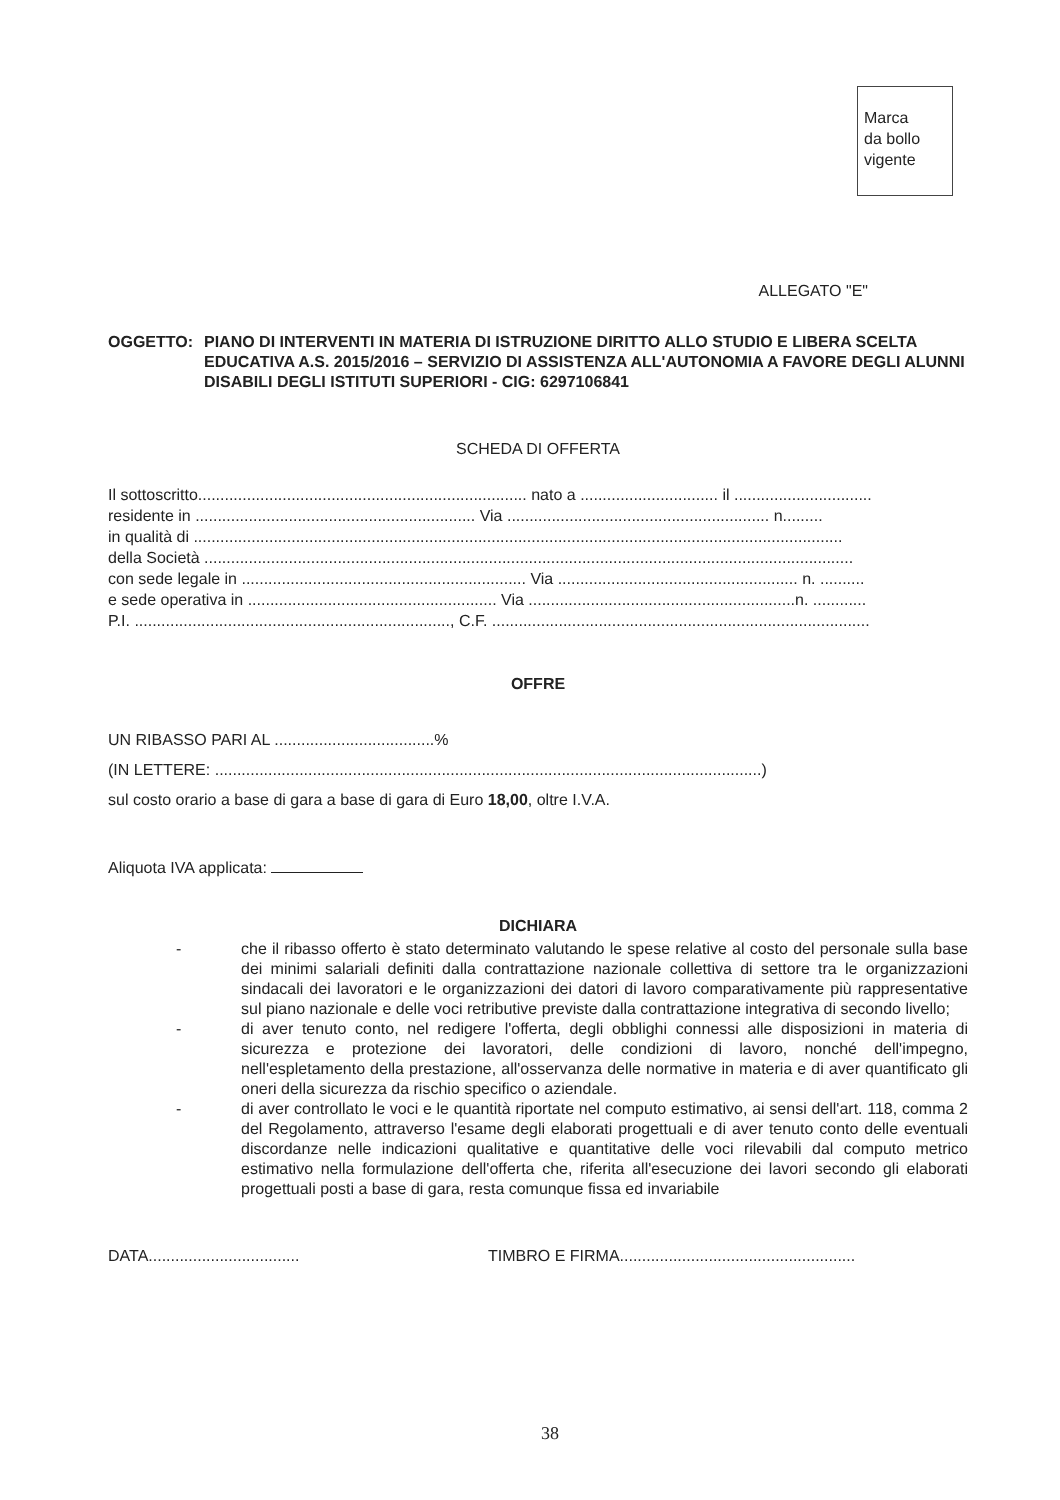Marca
da bollo
vigente
ALLEGATO "E"
OGGETTO: PIANO DI INTERVENTI IN MATERIA DI ISTRUZIONE DIRITTO ALLO STUDIO E LIBERA SCELTA EDUCATIVA A.S. 2015/2016 – SERVIZIO DI ASSISTENZA ALL'AUTONOMIA A FAVORE DEGLI ALUNNI DISABILI DEGLI ISTITUTI SUPERIORI - CIG: 6297106841
SCHEDA DI OFFERTA
Il sottoscritto.......................................................................... nato a ............................... il ...............................
residente in ............................................................... Via ........................................................... n.........
in qualità di ..................................................................................................................................................
della Società ..................................................................................................................................................
con sede legale in ................................................................ Via ...................................................... n. ..........
e sede operativa in ........................................................ Via ............................................................n. ............
P.I. ......................................................................., C.F. .....................................................................................
OFFRE
UN RIBASSO PARI AL ....................................%
(IN LETTERE: ...........................................................................................................................)
sul costo orario a base di gara a base di gara di Euro 18,00, oltre I.V.A.
Aliquota IVA applicata:
DICHIARA
- che il ribasso offerto è stato determinato valutando le spese relative al costo del personale sulla base dei minimi salariali definiti dalla contrattazione nazionale collettiva di settore tra le organizzazioni sindacali dei lavoratori e le organizzazioni dei datori di lavoro comparativamente più rappresentative sul piano nazionale e delle voci retributive previste dalla contrattazione integrativa di secondo livello;
- di aver tenuto conto, nel redigere l'offerta, degli obblighi connessi alle disposizioni in materia di sicurezza e protezione dei lavoratori, delle condizioni di lavoro, nonché dell'impegno, nell'espletamento della prestazione, all'osservanza delle normative in materia e di aver quantificato gli oneri della sicurezza da rischio specifico o aziendale.
- di aver controllato le voci e le quantità riportate nel computo estimativo, ai sensi dell'art. 118, comma 2 del Regolamento, attraverso l'esame degli elaborati progettuali e di aver tenuto conto delle eventuali discordanze nelle indicazioni qualitative e quantitative delle voci rilevabili dal computo metrico estimativo nella formulazione dell'offerta che, riferita all'esecuzione dei lavori secondo gli elaborati progettuali posti a base di gara, resta comunque fissa ed invariabile
DATA.................................. TIMBRO E FIRMA.....................................................
38